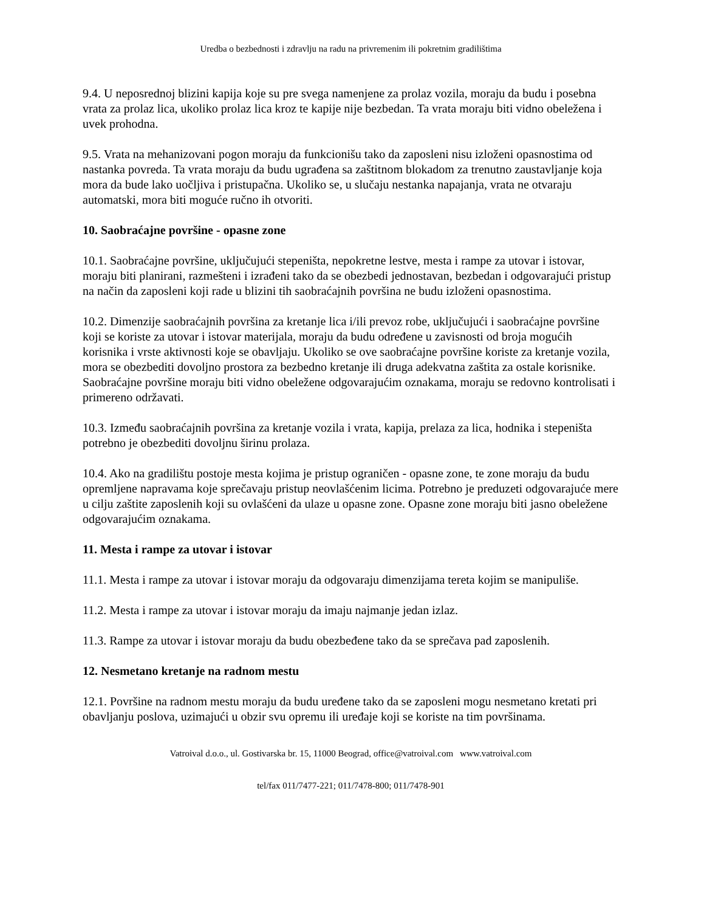Uredba o bezbednosti i zdravlju na radu na privremenim ili pokretnim gradilištima
9.4. U neposrednoj blizini kapija koje su pre svega namenjene za prolaz vozila, moraju da budu i posebna vrata za prolaz lica, ukoliko prolaz lica kroz te kapije nije bezbedan. Ta vrata moraju biti vidno obeležena i uvek prohodna.
9.5. Vrata na mehanizovani pogon moraju da funkcionišu tako da zaposleni nisu izloženi opasnostima od nastanka povreda. Ta vrata moraju da budu ugrađena sa zaštitnom blokadom za trenutno zaustavljanje koja mora da bude lako uočljiva i pristupačna. Ukoliko se, u slučaju nestanka napajanja, vrata ne otvaraju automatski, mora biti moguće ručno ih otvoriti.
10. Saobraćajne površine - opasne zone
10.1. Saobraćajne površine, uključujući stepeništa, nepokretne lestve, mesta i rampe za utovar i istovar, moraju biti planirani, razmešteni i izrađeni tako da se obezbedi jednostavan, bezbedan i odgovarajući pristup na način da zaposleni koji rade u blizini tih saobraćajnih površina ne budu izloženi opasnostima.
10.2. Dimenzije saobraćajnih površina za kretanje lica i/ili prevoz robe, uključujući i saobraćajne površine koji se koriste za utovar i istovar materijala, moraju da budu određene u zavisnosti od broja mogućih korisnika i vrste aktivnosti koje se obavljaju. Ukoliko se ove saobraćajne površine koriste za kretanje vozila, mora se obezbediti dovoljno prostora za bezbedno kretanje ili druga adekvatna zaštita za ostale korisnike. Saobraćajne površine moraju biti vidno obeležene odgovarajućim oznakama, moraju se redovno kontrolisati i primereno održavati.
10.3. Između saobraćajnih površina za kretanje vozila i vrata, kapija, prelaza za lica, hodnika i stepeništa potrebno je obezbediti dovoljnu širinu prolaza.
10.4. Ako na gradilištu postoje mesta kojima je pristup ograničen - opasne zone, te zone moraju da budu opremljene napravama koje sprečavaju pristup neovlašćenim licima. Potrebno je preduzeti odgovarajuće mere u cilju zaštite zaposlenih koji su ovlašćeni da ulaze u opasne zone. Opasne zone moraju biti jasno obeležene odgovarajućim oznakama.
11. Mesta i rampe za utovar i istovar
11.1. Mesta i rampe za utovar i istovar moraju da odgovaraju dimenzijama tereta kojim se manipuliše.
11.2. Mesta i rampe za utovar i istovar moraju da imaju najmanje jedan izlaz.
11.3. Rampe za utovar i istovar moraju da budu obezbeđene tako da se sprečava pad zaposlenih.
12. Nesmetano kretanje na radnom mestu
12.1. Površine na radnom mestu moraju da budu uređene tako da se zaposleni mogu nesmetano kretati pri obavljanju poslova, uzimajući u obzir svu opremu ili uređaje koji se koriste na tim površinama.
Vatroival d.o.o., ul. Gostivarska br. 15, 11000 Beograd, office@vatroival.com www.vatroival.com
tel/fax 011/7477-221; 011/7478-800; 011/7478-901